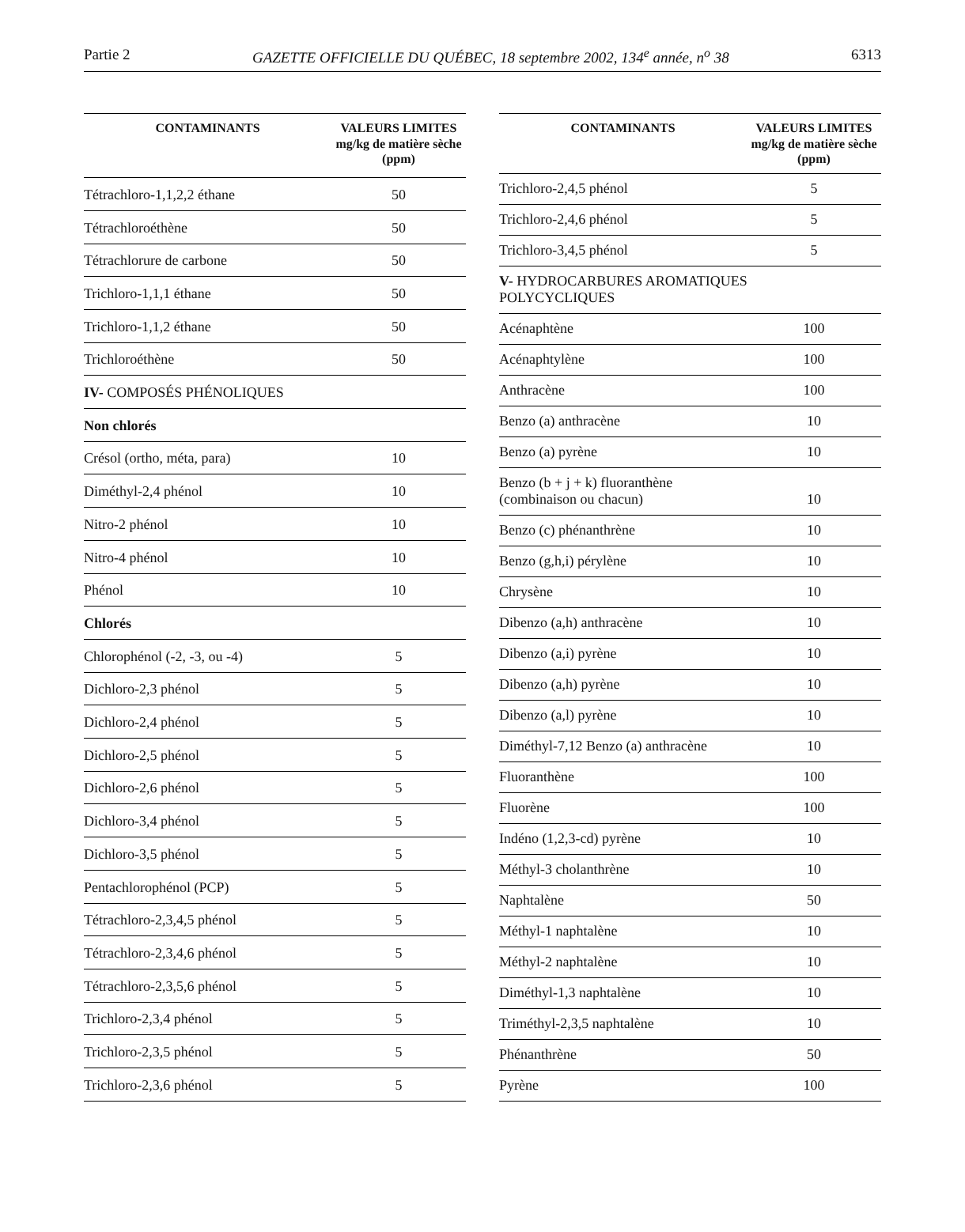Partie 2 GAZETTE OFFICIELLE DU QUÉBEC, 18 septembre 2002, 134<sup>e</sup> année, n<sup>o</sup> 38 6313
| CONTAMINANTS | VALEURS LIMITES mg/kg de matière sèche (ppm) |
| --- | --- |
| Tétrachloro-1,1,2,2 éthane | 50 |
| Tétrachloroéthène | 50 |
| Tétrachlorure de carbone | 50 |
| Trichloro-1,1,1 éthane | 50 |
| Trichloro-1,1,2 éthane | 50 |
| Trichloroéthène | 50 |
| IV- COMPOSÉS PHÉNOLIQUES | |
| Non chlorés | |
| Crésol (ortho, méta, para) | 10 |
| Diméthyl-2,4 phénol | 10 |
| Nitro-2 phénol | 10 |
| Nitro-4 phénol | 10 |
| Phénol | 10 |
| Chlorés | |
| Chlorophénol (-2, -3, ou -4) | 5 |
| Dichloro-2,3 phénol | 5 |
| Dichloro-2,4 phénol | 5 |
| Dichloro-2,5 phénol | 5 |
| Dichloro-2,6 phénol | 5 |
| Dichloro-3,4 phénol | 5 |
| Dichloro-3,5 phénol | 5 |
| Pentachlorophénol (PCP) | 5 |
| Tétrachloro-2,3,4,5 phénol | 5 |
| Tétrachloro-2,3,4,6 phénol | 5 |
| Tétrachloro-2,3,5,6 phénol | 5 |
| Trichloro-2,3,4 phénol | 5 |
| Trichloro-2,3,5 phénol | 5 |
| Trichloro-2,3,6 phénol | 5 |
| CONTAMINANTS | VALEURS LIMITES mg/kg de matière sèche (ppm) |
| --- | --- |
| Trichloro-2,4,5 phénol | 5 |
| Trichloro-2,4,6 phénol | 5 |
| Trichloro-3,4,5 phénol | 5 |
| V- HYDROCARBURES AROMATIQUES POLYCYCLIQUES | |
| Acénaphtène | 100 |
| Acénaphtylène | 100 |
| Anthracène | 100 |
| Benzo (a) anthracène | 10 |
| Benzo (a) pyrène | 10 |
| Benzo (b + j + k) fluoranthène (combinaison ou chacun) | 10 |
| Benzo (c) phénanthrène | 10 |
| Benzo (g,h,i) pérylène | 10 |
| Chrysène | 10 |
| Dibenzo (a,h) anthracène | 10 |
| Dibenzo (a,i) pyrène | 10 |
| Dibenzo (a,h) pyrène | 10 |
| Dibenzo (a,l) pyrène | 10 |
| Diméthyl-7,12 Benzo (a) anthracène | 10 |
| Fluoranthène | 100 |
| Fluorène | 100 |
| Indéno (1,2,3-cd) pyrène | 10 |
| Méthyl-3 cholanthrène | 10 |
| Naphtalène | 50 |
| Méthyl-1 naphtalène | 10 |
| Méthyl-2 naphtalène | 10 |
| Diméthyl-1,3 naphtalène | 10 |
| Triméthyl-2,3,5 naphtalène | 10 |
| Phénanthrène | 50 |
| Pyrène | 100 |